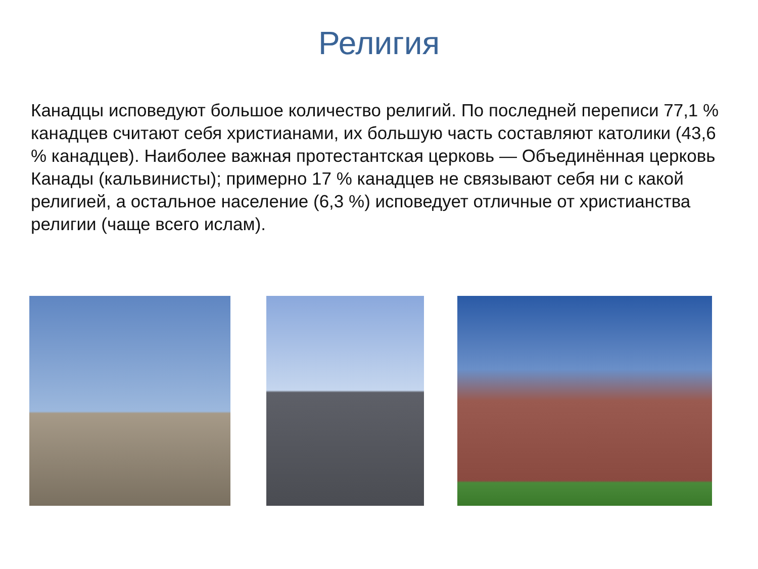Религия
Канадцы исповедуют большое количество религий. По последней переписи 77,1 % канадцев считают себя христианами, их большую часть составляют католики (43,6 % канадцев). Наиболее важная протестантская церковь — Объединённая церковь Канады (кальвинисты); примерно 17 % канадцев не связывают себя ни с какой религией, а остальное население (6,3 %) исповедует отличные от христианства религии (чаще всего ислам).